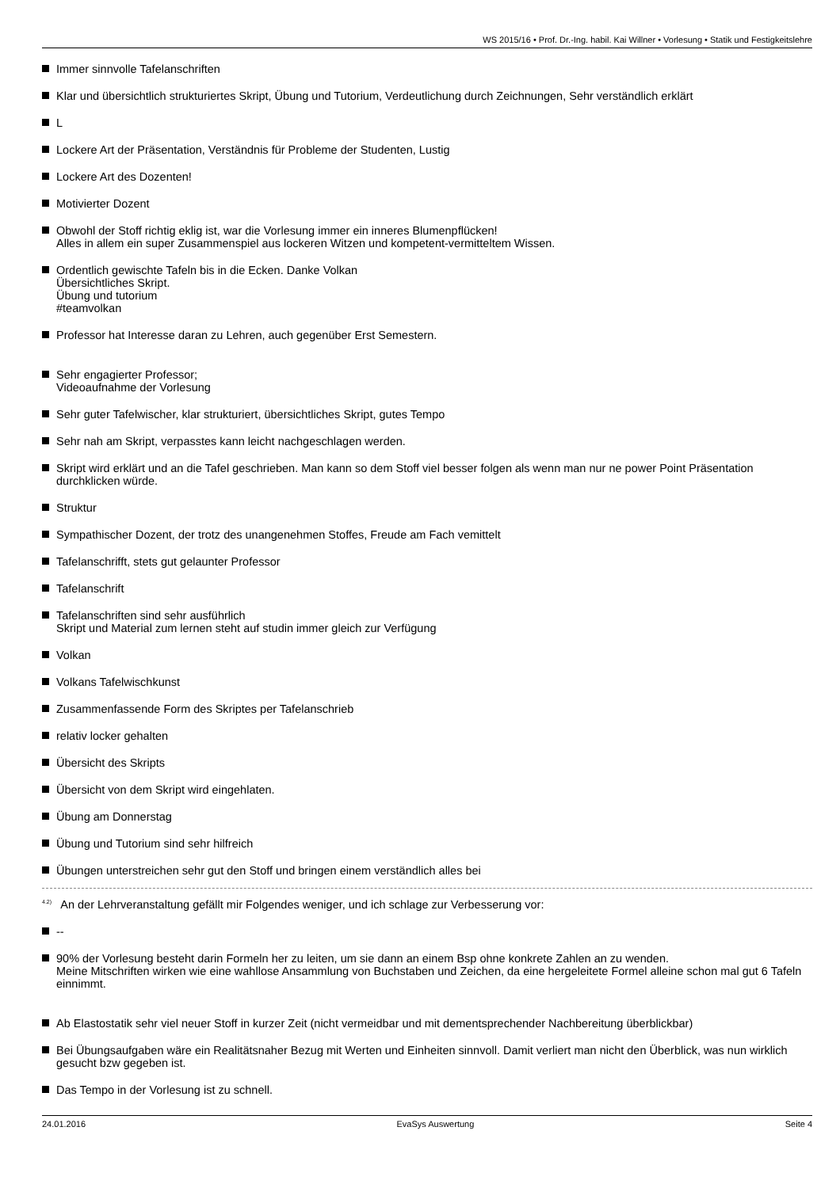WS 2015/16 • Prof. Dr.-Ing. habil. Kai Willner • Vorlesung • Statik und Festigkeitslehre
Immer sinnvolle Tafelanschriften
Klar und übersichtlich strukturiertes Skript, Übung und Tutorium, Verdeutlichung durch Zeichnungen, Sehr verständlich erklärt
L
Lockere Art der Präsentation, Verständnis für Probleme der Studenten, Lustig
Lockere Art des Dozenten!
Motivierter Dozent
Obwohl der Stoff richtig eklig ist, war die Vorlesung immer ein inneres Blumenpflücken!
Alles in allem ein super Zusammenspiel aus lockeren Witzen und kompetent-vermitteltem Wissen.
Ordentlich gewischte Tafeln bis in die Ecken. Danke Volkan
Übersichtliches Skript.
Übung und tutorium
#teamvolkan
Professor hat Interesse daran zu Lehren, auch gegenüber Erst Semestern.
Sehr engagierter Professor;
Videoaufnahme der Vorlesung
Sehr guter Tafelwischer, klar strukturiert, übersichtliches Skript, gutes Tempo
Sehr nah am Skript, verpasstes kann leicht nachgeschlagen werden.
Skript wird erklärt und an die Tafel geschrieben. Man kann so dem Stoff viel besser folgen als wenn man nur ne power Point Präsentation durchklicken würde.
Struktur
Sympathischer Dozent, der trotz des unangenehmen Stoffes, Freude am Fach vemittelt
Tafelanschrifft, stets gut gelaunter Professor
Tafelanschrift
Tafelanschriften sind sehr ausführlich
Skript und Material zum lernen steht auf studin immer gleich zur Verfügung
Volkan
Volkans Tafelwischkunst
Zusammenfassende Form des Skriptes per Tafelanschrieb
relativ locker gehalten
Übersicht des Skripts
Übersicht von dem Skript wird eingehlaten.
Übung am Donnerstag
Übung und Tutorium sind sehr hilfreich
Übungen unterstreichen sehr gut den Stoff und bringen einem verständlich alles bei
<sup>4.2)</sup> An der Lehrveranstaltung gefällt mir Folgendes weniger, und ich schlage zur Verbesserung vor:
--
90% der Vorlesung besteht darin Formeln her zu leiten, um sie dann an einem Bsp ohne konkrete Zahlen an zu wenden.
Meine Mitschriften wirken wie eine wahllose Ansammlung von Buchstaben und Zeichen, da eine hergeleitete Formel alleine schon mal gut 6 Tafeln einnimmt.
Ab Elastostatik sehr viel neuer Stoff in kurzer Zeit (nicht vermeidbar und mit dementsprechender Nachbereitung überblickbar)
Bei Übungsaufgaben wäre ein Realitätsnaher Bezug mit Werten und Einheiten sinnvoll. Damit verliert man nicht den Überblick, was nun wirklich gesucht bzw gegeben ist.
Das Tempo in der Vorlesung ist zu schnell.
24.01.2016 EvaSys Auswertung Seite 4